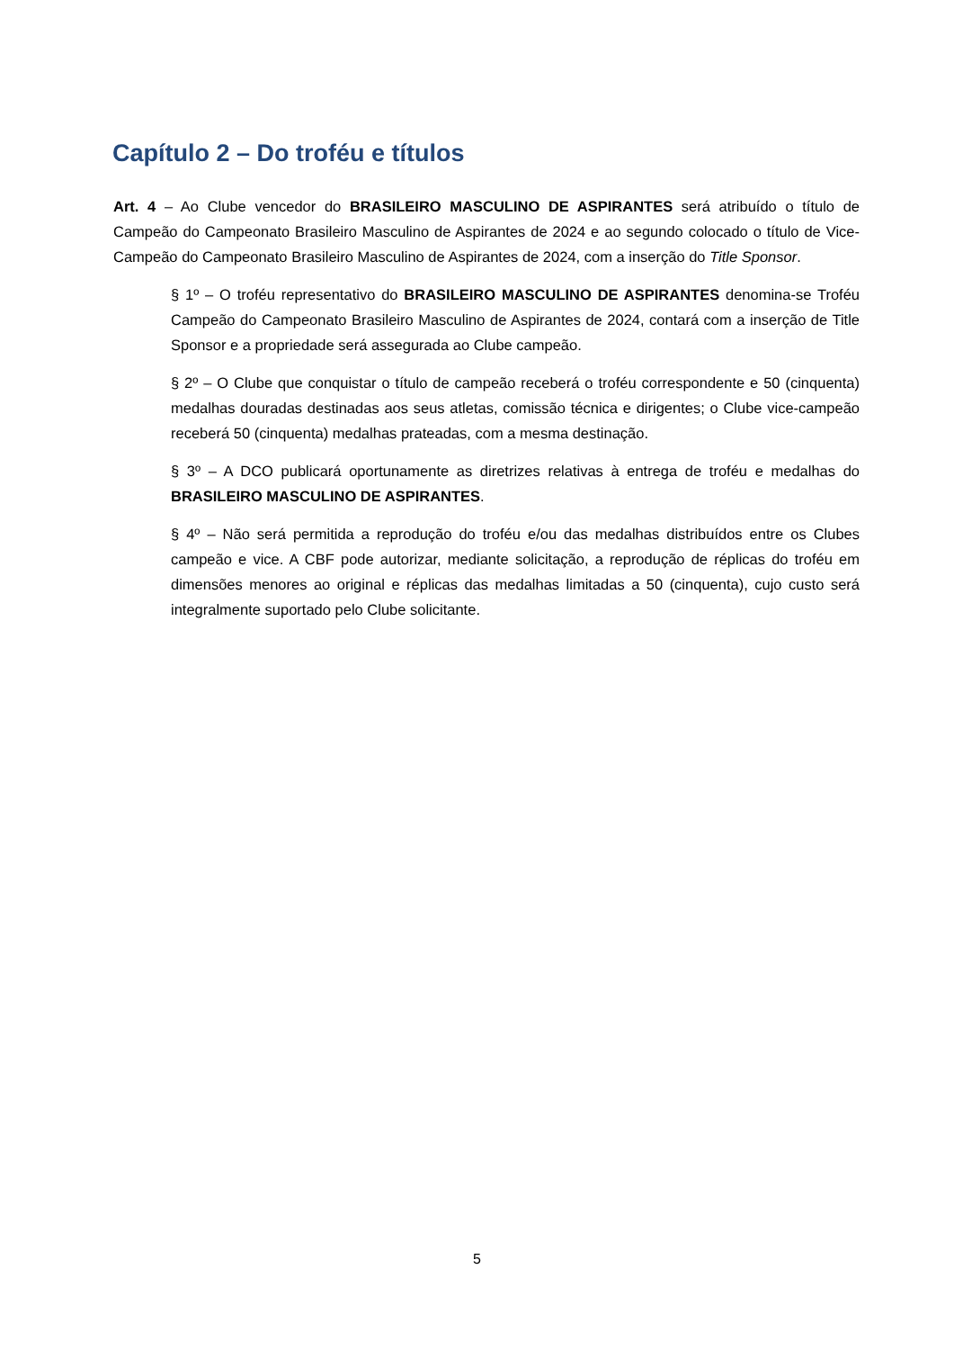Capítulo 2 – Do troféu e títulos
Art. 4 – Ao Clube vencedor do BRASILEIRO MASCULINO DE ASPIRANTES será atribuído o título de Campeão do Campeonato Brasileiro Masculino de Aspirantes de 2024 e ao segundo colocado o título de Vice-Campeão do Campeonato Brasileiro Masculino de Aspirantes de 2024, com a inserção do Title Sponsor.
§ 1º – O troféu representativo do BRASILEIRO MASCULINO DE ASPIRANTES denomina-se Troféu Campeão do Campeonato Brasileiro Masculino de Aspirantes de 2024, contará com a inserção de Title Sponsor e a propriedade será assegurada ao Clube campeão.
§ 2º – O Clube que conquistar o título de campeão receberá o troféu correspondente e 50 (cinquenta) medalhas douradas destinadas aos seus atletas, comissão técnica e dirigentes; o Clube vice-campeão receberá 50 (cinquenta) medalhas prateadas, com a mesma destinação.
§ 3º – A DCO publicará oportunamente as diretrizes relativas à entrega de troféu e medalhas do BRASILEIRO MASCULINO DE ASPIRANTES.
§ 4º – Não será permitida a reprodução do troféu e/ou das medalhas distribuídos entre os Clubes campeão e vice. A CBF pode autorizar, mediante solicitação, a reprodução de réplicas do troféu em dimensões menores ao original e réplicas das medalhas limitadas a 50 (cinquenta), cujo custo será integralmente suportado pelo Clube solicitante.
5